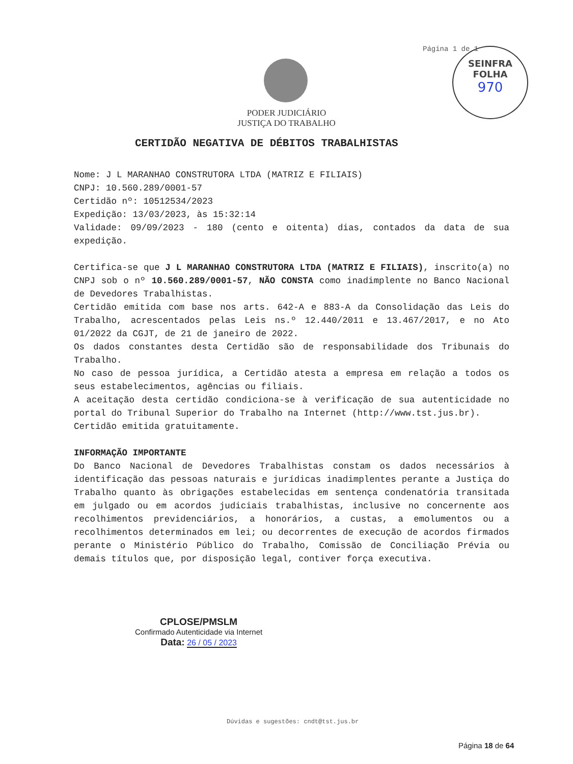Página 1 de 1
SEINFRA
FOLHA
970
PODER JUDICIÁRIO
JUSTIÇA DO TRABALHO
CERTIDÃO NEGATIVA DE DÉBITOS TRABALHISTAS
Nome: J L MARANHAO CONSTRUTORA LTDA (MATRIZ E FILIAIS)
CNPJ: 10.560.289/0001-57
Certidão nº: 10512534/2023
Expedição: 13/03/2023, às 15:32:14
Validade: 09/09/2023 - 180 (cento e oitenta) dias, contados da data de sua expedição.
Certifica-se que J L MARANHAO CONSTRUTORA LTDA (MATRIZ E FILIAIS), inscrito(a) no CNPJ sob o nº 10.560.289/0001-57, NÃO CONSTA como inadimplente no Banco Nacional de Devedores Trabalhistas.
Certidão emitida com base nos arts. 642-A e 883-A da Consolidação das Leis do Trabalho, acrescentados pelas Leis ns.º 12.440/2011 e 13.467/2017, e no Ato 01/2022 da CGJT, de 21 de janeiro de 2022.
Os dados constantes desta Certidão são de responsabilidade dos Tribunais do Trabalho.
No caso de pessoa jurídica, a Certidão atesta a empresa em relação a todos os seus estabelecimentos, agências ou filiais.
A aceitação desta certidão condiciona-se à verificação de sua autenticidade no portal do Tribunal Superior do Trabalho na Internet (http://www.tst.jus.br).
Certidão emitida gratuitamente.
INFORMAÇÃO IMPORTANTE
Do Banco Nacional de Devedores Trabalhistas constam os dados necessários à identificação das pessoas naturais e jurídicas inadimplentes perante a Justiça do Trabalho quanto às obrigações estabelecidas em sentença condenatória transitada em julgado ou em acordos judiciais trabalhistas, inclusive no concernente aos recolhimentos previdenciários, a honorários, a custas, a emolumentos ou a recolhimentos determinados em lei; ou decorrentes de execução de acordos firmados perante o Ministério Público do Trabalho, Comissão de Conciliação Prévia ou demais títulos que, por disposição legal, contiver força executiva.
CPLOSE/PMSLM
Confirmado Autenticidade via Internet
Data: 26 / 05 / 2023
Dúvidas e sugestões: cndt@tst.jus.br
Página 18 de 64